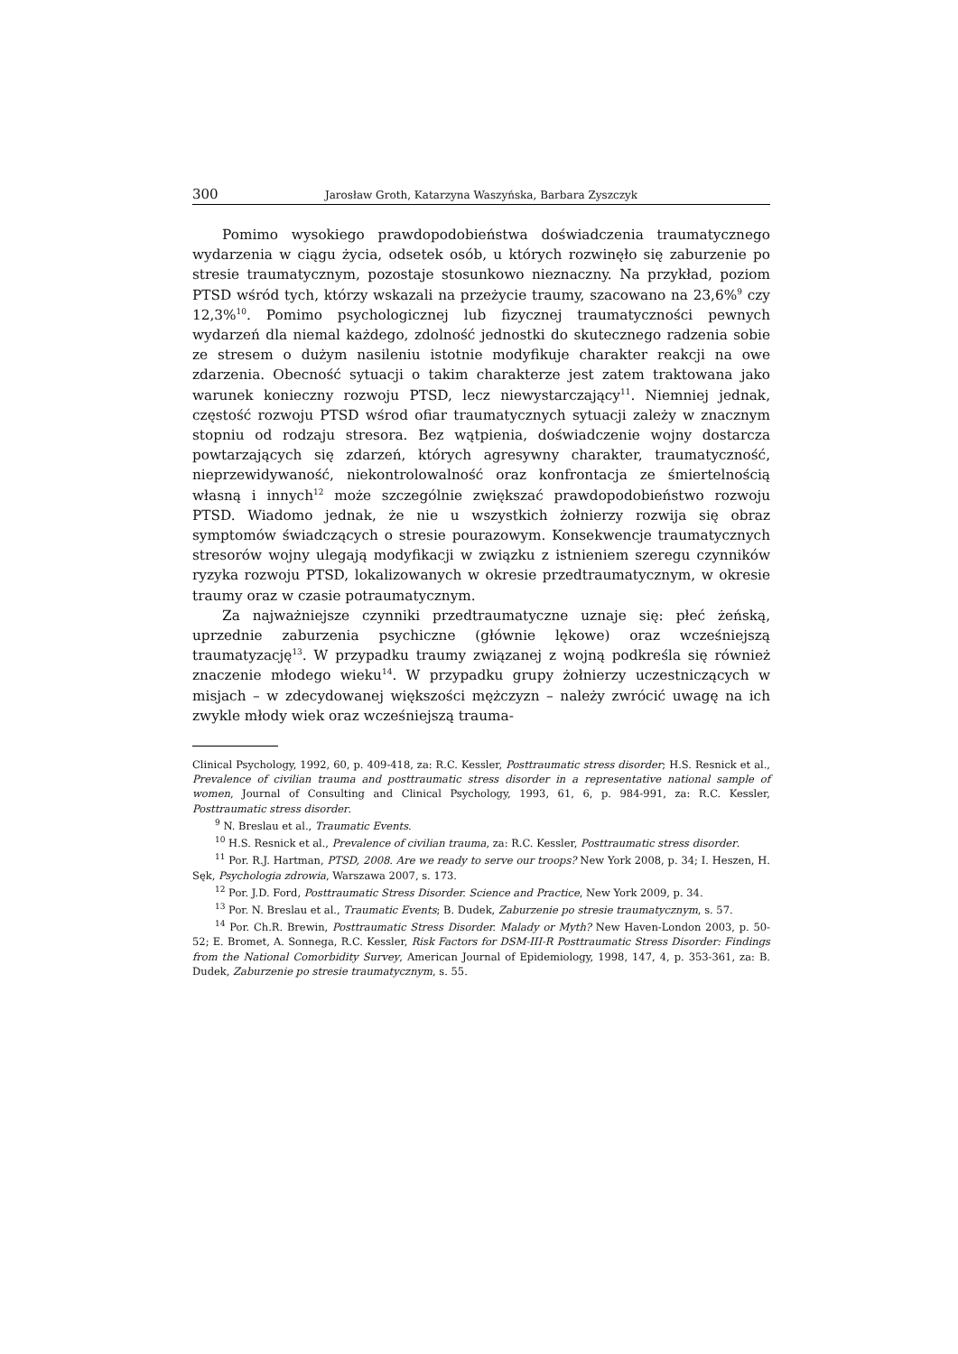300 Jarosław Groth, Katarzyna Waszyńska, Barbara Zyszczyk
Pomimo wysokiego prawdopodobieństwa doświadczenia traumatycznego wydarzenia w ciągu życia, odsetek osób, u których rozwinęło się zaburzenie po stresie traumatycznym, pozostaje stosunkowo nieznaczny. Na przykład, poziom PTSD wśród tych, którzy wskazali na przeżycie traumy, szacowano na 23,6%<sup>9</sup> czy 12,3%<sup>10</sup>. Pomimo psychologicznej lub fizycznej traumatyczności pewnych wydarzeń dla niemal każdego, zdolność jednostki do skutecznego radzenia sobie ze stresem o dużym nasileniu istotnie modyfikuje charakter reakcji na owe zdarzenia. Obecność sytuacji o takim charakterze jest zatem traktowana jako warunek konieczny rozwoju PTSD, lecz niewystarczający<sup>11</sup>. Niemniej jednak, częstość rozwoju PTSD wśrod ofiar traumatycznych sytuacji zależy w znacznym stopniu od rodzaju stresora. Bez wątpienia, doświadczenie wojny dostarcza powtarzających się zdarzeń, których agresywny charakter, traumatyczność, nieprzewidywaność, niekontrolowalność oraz konfrontacja ze śmiertelnością własną i innych<sup>12</sup> może szczególnie zwiększać prawdopodobieństwo rozwoju PTSD. Wiadomo jednak, że nie u wszystkich żołnierzy rozwija się obraz symptomów świadczących o stresie pourazowym. Konsekwencje traumatycznych stresorów wojny ulegają modyfikacji w związku z istnieniem szeregu czynników ryzyka rozwoju PTSD, lokalizowanych w okresie przedtraumatycznym, w okresie traumy oraz w czasie potraumatycznym.
Za najważniejsze czynniki przedtraumatyczne uznaje się: płeć żeńską, uprzednie zaburzenia psychiczne (głównie lękowe) oraz wcześniejszą traumatyzację<sup>13</sup>. W przypadku traumy związanej z wojną podkreśla się również znaczenie młodego wieku<sup>14</sup>. W przypadku grupy żołnierzy uczestniczących w misjach – w zdecydowanej większości mężczyzn – należy zwrócić uwagę na ich zwykle młody wiek oraz wcześniejszą trauma-
Clinical Psychology, 1992, 60, p. 409-418, za: R.C. Kessler, Posttraumatic stress disorder; H.S. Resnick et al., Prevalence of civilian trauma and posttraumatic stress disorder in a representative national sample of women, Journal of Consulting and Clinical Psychology, 1993, 61, 6, p. 984-991, za: R.C. Kessler, Posttraumatic stress disorder.
<sup>9</sup> N. Breslau et al., Traumatic Events.
<sup>10</sup> H.S. Resnick et al., Prevalence of civilian trauma, za: R.C. Kessler, Posttraumatic stress disorder.
<sup>11</sup> Por. R.J. Hartman, PTSD, 2008. Are we ready to serve our troops? New York 2008, p. 34; I. Heszen, H. Sęk, Psychologia zdrowia, Warszawa 2007, s. 173.
<sup>12</sup> Por. J.D. Ford, Posttraumatic Stress Disorder. Science and Practice, New York 2009, p. 34.
<sup>13</sup> Por. N. Breslau et al., Traumatic Events; B. Dudek, Zaburzenie po stresie traumatycznym, s. 57.
<sup>14</sup> Por. Ch.R. Brewin, Posttraumatic Stress Disorder. Malady or Myth? New Haven-London 2003, p. 50-52; E. Bromet, A. Sonnega, R.C. Kessler, Risk Factors for DSM-III-R Posttraumatic Stress Disorder: Findings from the National Comorbidity Survey, American Journal of Epidemiology, 1998, 147, 4, p. 353-361, za: B. Dudek, Zaburzenie po stresie traumatycznym, s. 55.